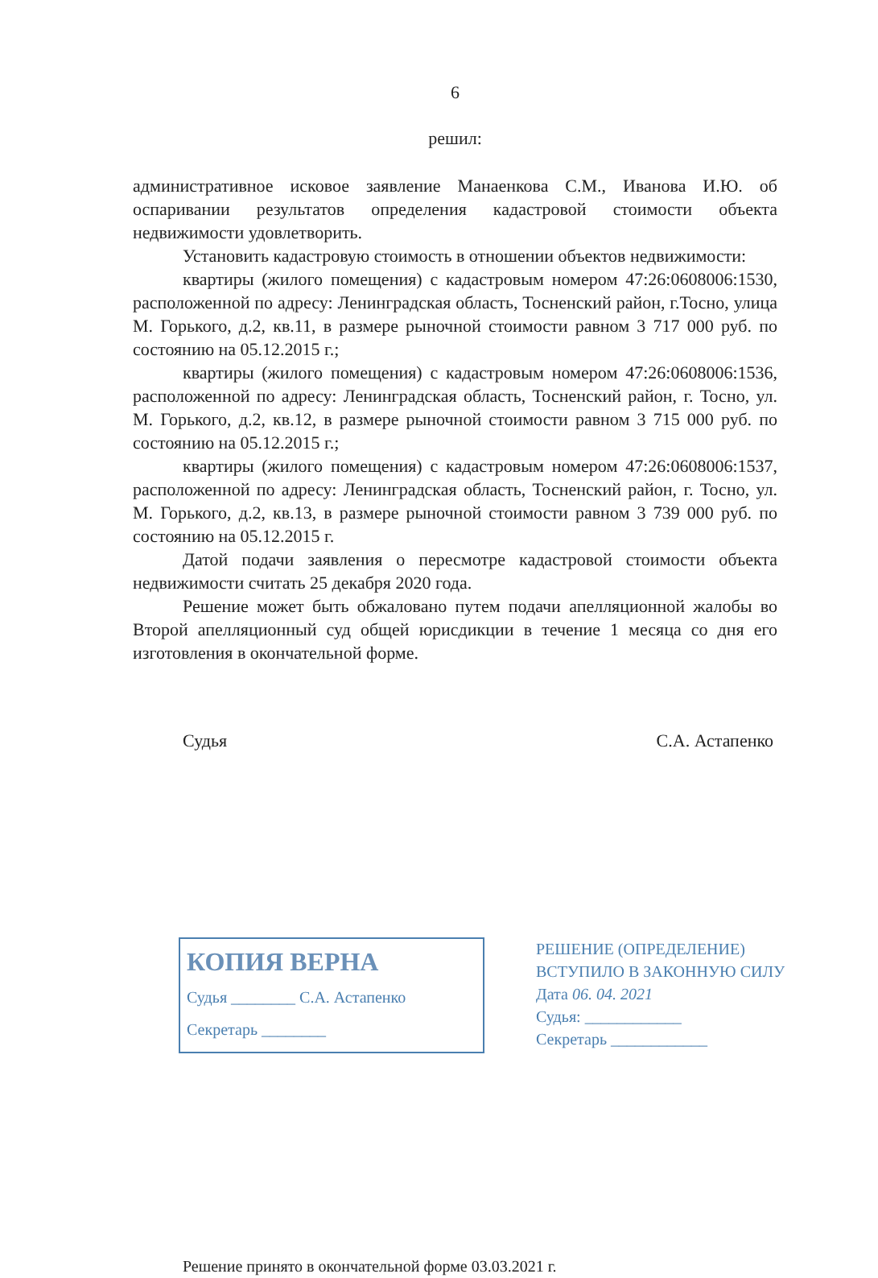6
решил:
административное исковое заявление Манаенкова С.М., Иванова И.Ю. об оспаривании результатов определения кадастровой стоимости объекта недвижимости удовлетворить.
Установить кадастровую стоимость в отношении объектов недвижимости:
квартиры (жилого помещения) с кадастровым номером 47:26:0608006:1530, расположенной по адресу: Ленинградская область, Тосненский район, г.Тосно, улица М. Горького, д.2, кв.11, в размере рыночной стоимости равном 3 717 000 руб. по состоянию на 05.12.2015 г.;
квартиры (жилого помещения) с кадастровым номером 47:26:0608006:1536, расположенной по адресу: Ленинградская область, Тосненский район, г. Тосно, ул. М. Горького, д.2, кв.12, в размере рыночной стоимости равном 3 715 000 руб. по состоянию на 05.12.2015 г.;
квартиры (жилого помещения) с кадастровым номером 47:26:0608006:1537, расположенной по адресу: Ленинградская область, Тосненский район, г. Тосно, ул. М. Горького, д.2, кв.13, в размере рыночной стоимости равном 3 739 000 руб. по состоянию на 05.12.2015 г.
Датой подачи заявления о пересмотре кадастровой стоимости объекта недвижимости считать 25 декабря 2020 года.
Решение может быть обжаловано путем подачи апелляционной жалобы во Второй апелляционный суд общей юрисдикции в течение 1 месяца со дня его изготовления в окончательной форме.
Судья С.А. Астапенко
КОПИЯ ВЕРНА
Судья ________ С.А. Астапенко
Секретарь ________
РЕШЕНИЕ (ОПРЕДЕЛЕНИЕ)
ВСТУПИЛО В ЗАКОННУЮ СИЛУ
Дата 06. 04. 2021
Судья: ____________
Секретарь ____________
Решение принято в окончательной форме 03.03.2021 г.